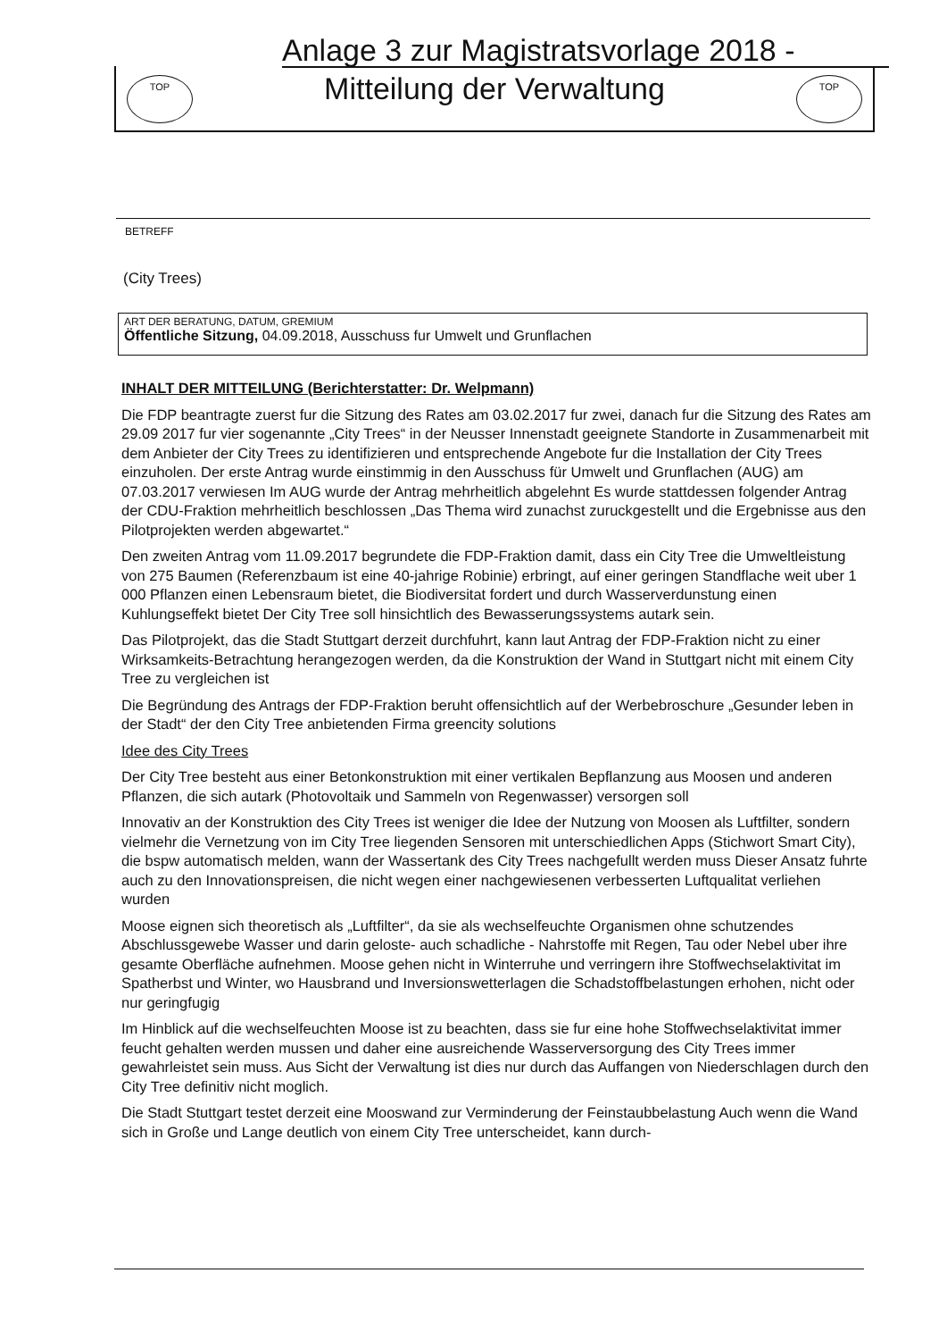Anlage 3 zur Magistratsvorlage 2018 -
TOP
Mitteilung der Verwaltung
TOP
BETREFF
(City Trees)
ART DER BERATUNG, DATUM, GREMIUM
Öffentliche Sitzung, 04.09.2018, Ausschuss fur Umwelt und Grunflachen
INHALT DER MITTEILUNG (Berichterstatter: Dr. Welpmann)
Die FDP beantragte zuerst fur die Sitzung des Rates am 03.02.2017 fur zwei, danach fur die Sitzung des Rates am 29.09 2017 fur vier sogenannte „City Trees“ in der Neusser Innenstadt geeignete Standorte in Zusammenarbeit mit dem Anbieter der City Trees zu identifizieren und entsprechende Angebote fur die Installation der City Trees einzuholen. Der erste Antrag wurde einstimmig in den Ausschuss für Umwelt und Grunflachen (AUG) am 07.03.2017 verwiesen Im AUG wurde der Antrag mehrheitlich abgelehnt Es wurde stattdessen folgender Antrag der CDU-Fraktion mehrheitlich beschlossen „Das Thema wird zunachst zuruckgestellt und die Ergebnisse aus den Pilotprojekten werden abgewartet.“
Den zweiten Antrag vom 11.09.2017 begrundete die FDP-Fraktion damit, dass ein City Tree die Umweltleistung von 275 Baumen (Referenzbaum ist eine 40-jahrige Robinie) erbringt, auf einer geringen Standflache weit uber 1 000 Pflanzen einen Lebensraum bietet, die Biodiversitat fordert und durch Wasserverdunstung einen Kuhlungseffekt bietet Der City Tree soll hinsichtlich des Bewasserungssystems autark sein.
Das Pilotprojekt, das die Stadt Stuttgart derzeit durchfuhrt, kann laut Antrag der FDP-Fraktion nicht zu einer Wirksamkeits-Betrachtung herangezogen werden, da die Konstruktion der Wand in Stuttgart nicht mit einem City Tree zu vergleichen ist
Die Begründung des Antrags der FDP-Fraktion beruht offensichtlich auf der Werbebroschure „Gesunder leben in der Stadt“ der den City Tree anbietenden Firma greencity solutions
Idee des City Trees
Der City Tree besteht aus einer Betonkonstruktion mit einer vertikalen Bepflanzung aus Moosen und anderen Pflanzen, die sich autark (Photovoltaik und Sammeln von Regenwasser) versorgen soll
Innovativ an der Konstruktion des City Trees ist weniger die Idee der Nutzung von Moosen als Luftfilter, sondern vielmehr die Vernetzung von im City Tree liegenden Sensoren mit unterschiedlichen Apps (Stichwort Smart City), die bspw automatisch melden, wann der Wassertank des City Trees nachgefullt werden muss Dieser Ansatz fuhrte auch zu den Innovationspreisen, die nicht wegen einer nachgewiesenen verbesserten Luftqualitat verliehen wurden
Moose eignen sich theoretisch als „Luftfilter“, da sie als wechselfeuchte Organismen ohne schutzendes Abschlussgewebe Wasser und darin geloste- auch schadliche - Nahrstoffe mit Regen, Tau oder Nebel uber ihre gesamte Oberfläche aufnehmen. Moose gehen nicht in Winterruhe und verringern ihre Stoffwechselaktivitat im Spatherbst und Winter, wo Hausbrand und Inversionswetterlagen die Schadstoffbelastungen erhohen, nicht oder nur geringfugig
Im Hinblick auf die wechselfeuchten Moose ist zu beachten, dass sie fur eine hohe Stoffwechselaktivitat immer feucht gehalten werden mussen und daher eine ausreichende Wasserversorgung des City Trees immer gewahrleistet sein muss. Aus Sicht der Verwaltung ist dies nur durch das Auffangen von Niederschlagen durch den City Tree definitiv nicht moglich.
Die Stadt Stuttgart testet derzeit eine Mooswand zur Verminderung der Feinstaubbelastung Auch wenn die Wand sich in Große und Lange deutlich von einem City Tree unterscheidet, kann durch-